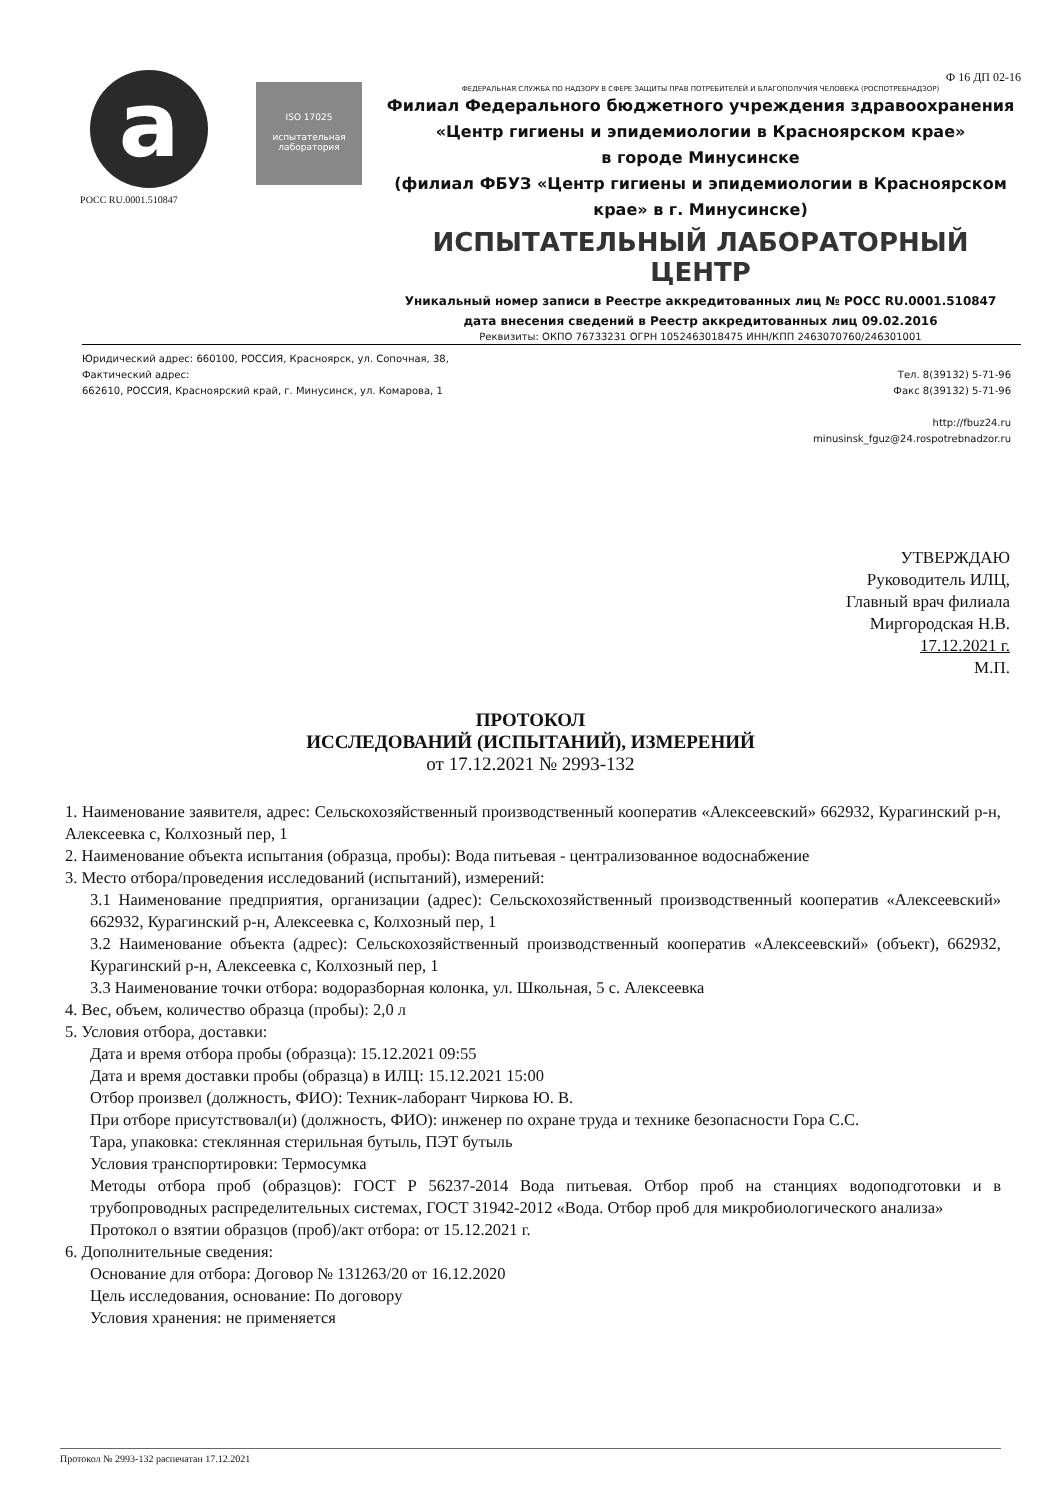a
РОСС RU.0001.510847
ISO 17025
испытательная лаборатория
Ф 16 ДП 02-16
ФЕДЕРАЛЬНАЯ СЛУЖБА ПО НАДЗОРУ В СФЕРЕ ЗАЩИТЫ ПРАВ ПОТРЕБИТЕЛЕЙ И БЛАГОПОЛУЧИЯ ЧЕЛОВЕКА (РОСПОТРЕБНАДЗОР)
Филиал Федерального бюджетного учреждения здравоохранения
«Центр гигиены и эпидемиологии в Красноярском крае»
в городе Минусинске
(филиал ФБУЗ «Центр гигиены и эпидемиологии в Красноярском крае» в г. Минусинске)
ИСПЫТАТЕЛЬНЫЙ ЛАБОРАТОРНЫЙ ЦЕНТР
Уникальный номер записи в Реестре аккредитованных лиц № РОСС RU.0001.510847
дата внесения сведений в Реестр аккредитованных лиц 09.02.2016
Реквизиты: ОКПО 76733231 ОГРН 1052463018475 ИНН/КПП 2463070760/246301001
Юридический адрес: 660100, РОССИЯ, Красноярск, ул. Сопочная, 38,
Фактический адрес:
662610, РОССИЯ, Красноярский край, г. Минусинск, ул. Комарова, 1
Тел. 8(39132) 5-71-96
Факс 8(39132) 5-71-96
http://fbuz24.ru
minusinsk_fguz@24.rospotrebnadzor.ru
УТВЕРЖДАЮ
Руководитель ИЛЦ,
Главный врач филиала
Миргородская Н.В.
17.12.2021 г.
М.П.
ПРОТОКОЛ
ИССЛЕДОВАНИЙ (ИСПЫТАНИЙ), ИЗМЕРЕНИЙ
от 17.12.2021 № 2993-132
1. Наименование заявителя, адрес: Сельскохозяйственный производственный кооператив «Алексеевский» 662932, Курагинский р-н, Алексеевка с, Колхозный пер, 1
2. Наименование объекта испытания (образца, пробы): Вода питьевая - централизованное водоснабжение
3. Место отбора/проведения исследований (испытаний), измерений:
3.1 Наименование предприятия, организации (адрес): Сельскохозяйственный производственный кооператив «Алексеевский» 662932, Курагинский р-н, Алексеевка с, Колхозный пер, 1
3.2 Наименование объекта (адрес): Сельскохозяйственный производственный кооператив «Алексеевский» (объект), 662932, Курагинский р-н, Алексеевка с, Колхозный пер, 1
3.3 Наименование точки отбора: водоразборная колонка, ул. Школьная, 5 с. Алексеевка
4. Вес, объем, количество образца (пробы): 2,0 л
5. Условия отбора, доставки:
Дата и время отбора пробы (образца): 15.12.2021 09:55
Дата и время доставки пробы (образца) в ИЛЦ: 15.12.2021 15:00
Отбор произвел (должность, ФИО): Техник-лаборант Чиркова Ю. В.
При отборе присутствовал(и) (должность, ФИО): инженер по охране труда и технике безопасности Гора С.С.
Тара, упаковка: стеклянная стерильная бутыль, ПЭТ бутыль
Условия транспортировки: Термосумка
Методы отбора проб (образцов): ГОСТ Р 56237-2014 Вода питьевая. Отбор проб на станциях водоподготовки и в трубопроводных распределительных системах, ГОСТ 31942-2012 «Вода. Отбор проб для микробиологического анализа»
Протокол о взятии образцов (проб)/акт отбора: от 15.12.2021 г.
6. Дополнительные сведения:
Основание для отбора: Договор № 131263/20 от 16.12.2020
Цель исследования, основание: По договору
Условия хранения: не применяется
Протокол № 2993-132 распечатан 17.12.2021